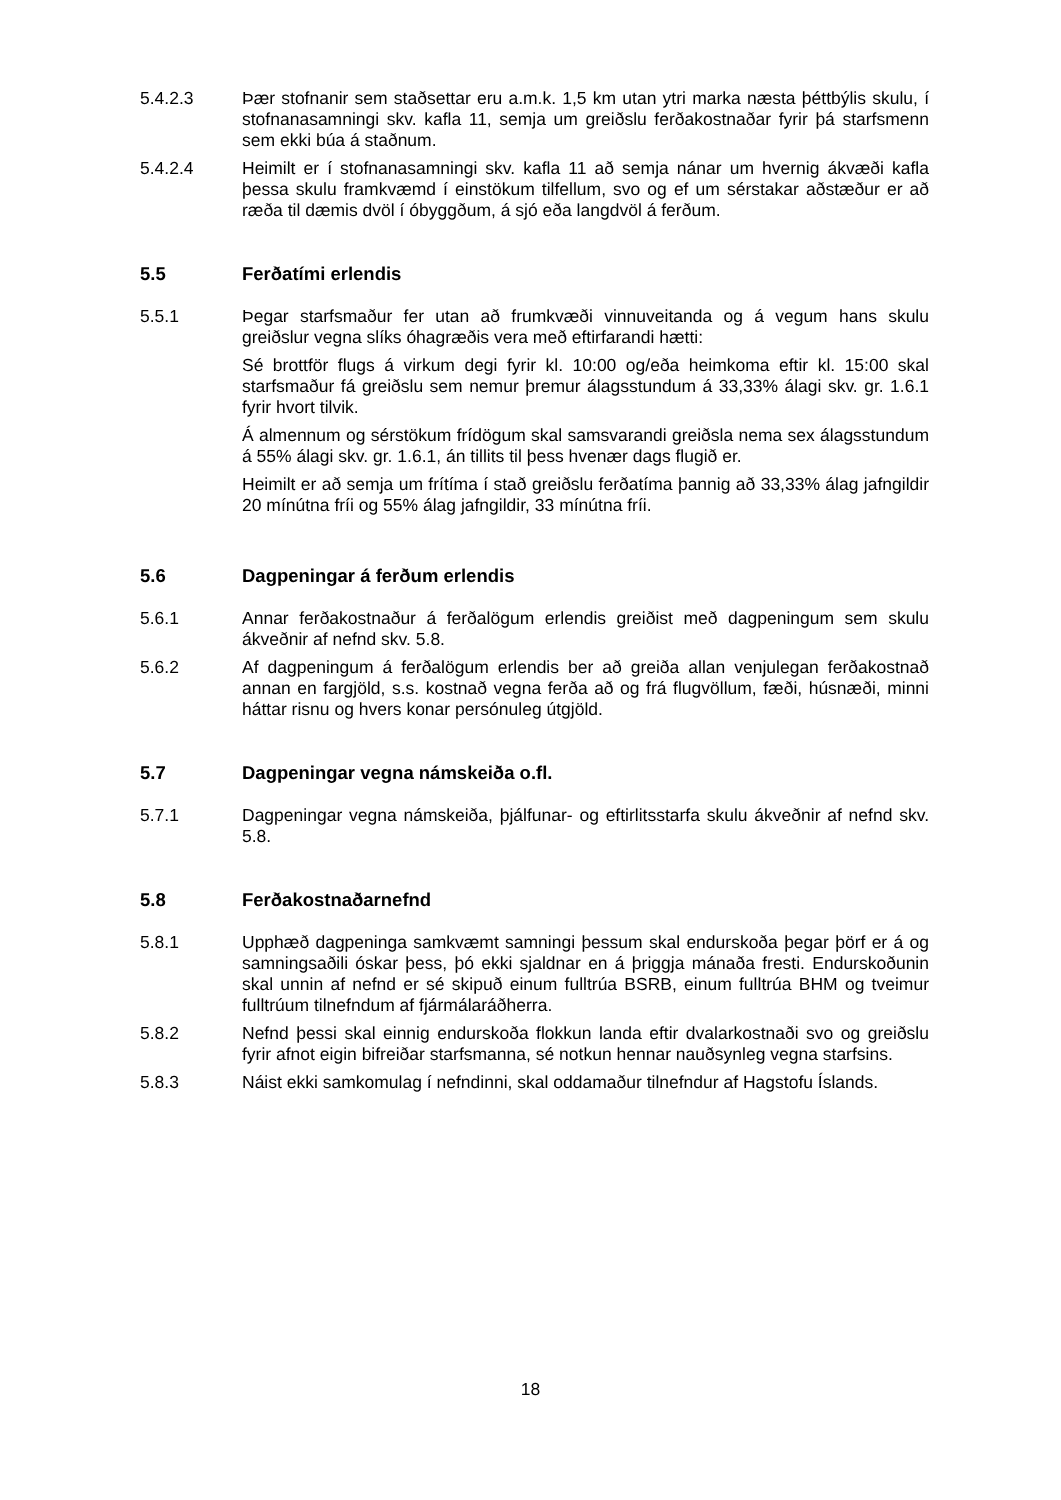5.4.2.3 Þær stofnanir sem staðsettar eru a.m.k. 1,5 km utan ytri marka næsta þéttbýlis skulu, í stofnanasamningi skv. kafla 11, semja um greiðslu ferðakostnaðar fyrir þá starfsmenn sem ekki búa á staðnum.
5.4.2.4 Heimilt er í stofnanasamningi skv. kafla 11 að semja nánar um hvernig ákvæði kafla þessa skulu framkvæmd í einstökum tilfellum, svo og ef um sérstakar aðstæður er að ræða til dæmis dvöl í óbyggðum, á sjó eða langdvöl á ferðum.
5.5 Ferðatími erlendis
5.5.1 Þegar starfsmaður fer utan að frumkvæði vinnuveitanda og á vegum hans skulu greiðslur vegna slíks óhagræðis vera með eftirfarandi hætti:
Sé brottför flugs á virkum degi fyrir kl. 10:00 og/eða heimkoma eftir kl. 15:00 skal starfsmaður fá greiðslu sem nemur þremur álagsstundum á 33,33% álagi skv. gr. 1.6.1 fyrir hvort tilvik.
Á almennum og sérstökum frídögum skal samsvarandi greiðsla nema sex álagsstundum á 55% álagi skv. gr. 1.6.1, án tillits til þess hvenær dags flugið er.
Heimilt er að semja um frítíma í stað greiðslu ferðatíma þannig að 33,33% álag jafngildir 20 mínútna fríi og 55% álag jafngildir, 33 mínútna fríi.
5.6 Dagpeningar á ferðum erlendis
5.6.1 Annar ferðakostnaður á ferðalögum erlendis greiðist með dagpeningum sem skulu ákveðnir af nefnd skv. 5.8.
5.6.2 Af dagpeningum á ferðalögum erlendis ber að greiða allan venjulegan ferðakostnað annan en fargjöld, s.s. kostnað vegna ferða að og frá flugvöllum, fæði, húsnæði, minni háttar risnu og hvers konar persónuleg útgjöld.
5.7 Dagpeningar vegna námskeiða o.fl.
5.7.1 Dagpeningar vegna námskeiða, þjálfunar- og eftirlitsstarfa skulu ákveðnir af nefnd skv. 5.8.
5.8 Ferðakostnaðarnefnd
5.8.1 Upphæð dagpeninga samkvæmt samningi þessum skal endurskoða þegar þörf er á og samningsaðili óskar þess, þó ekki sjaldnar en á þriggja mánaða fresti. Endurskoðunin skal unnin af nefnd er sé skipuð einum fulltrúa BSRB, einum fulltrúa BHM og tveimur fulltrúum tilnefndum af fjármálaráðherra.
5.8.2 Nefnd þessi skal einnig endurskoða flokkun landa eftir dvalarkostnaði svo og greiðslu fyrir afnot eigin bifreiðar starfsmanna, sé notkun hennar nauðsynleg vegna starfsins.
5.8.3 Náist ekki samkomulag í nefndinni, skal oddamaður tilnefndur af Hagstofu Íslands.
18